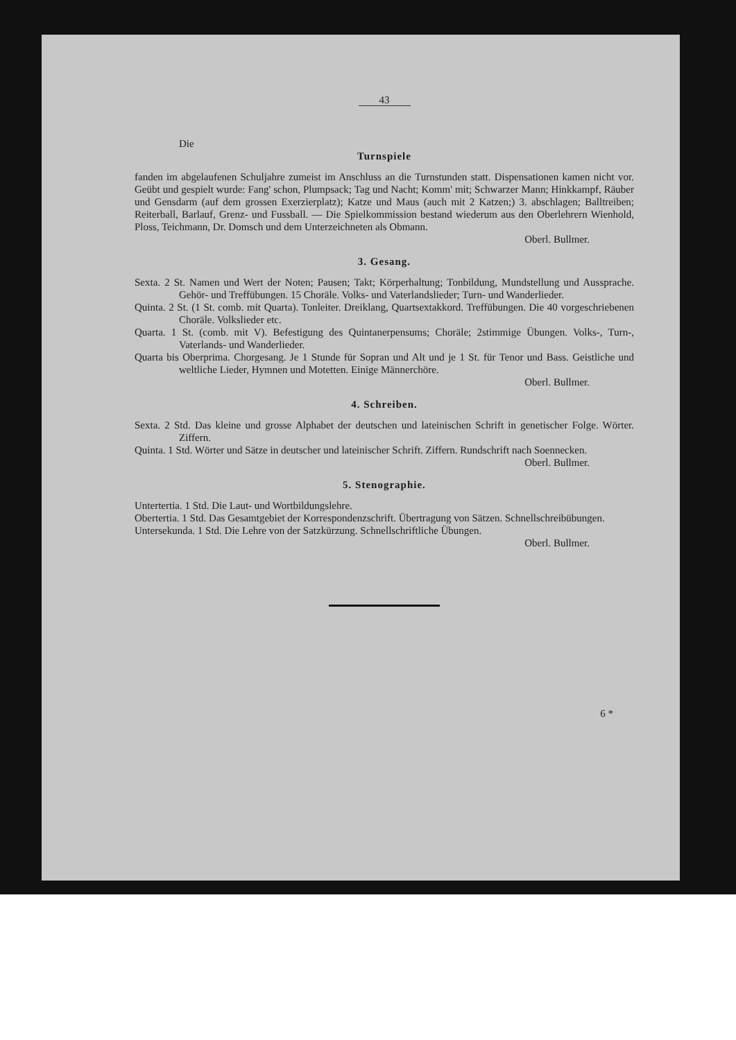43
Die
Turnspiele
fanden im abgelaufenen Schuljahre zumeist im Anschluss an die Turnstunden statt. Dispensationen kamen nicht vor. Geübt und gespielt wurde: Fang' schon, Plumpsack; Tag und Nacht; Komm' mit; Schwarzer Mann; Hinkkampf, Räuber und Gensdarm (auf dem grossen Exerzierplatz); Katze und Maus (auch mit 2 Katzen;) 3. abschlagen; Balltreiben; Reiterball, Barlauf, Grenz- und Fussball. — Die Spielkommission bestand wiederum aus den Oberlehrern Wienhold, Ploss, Teichmann, Dr. Domsch und dem Unterzeichneten als Obmann.
Oberl. Bullmer.
3. Gesang.
Sexta. 2 St. Namen und Wert der Noten; Pausen; Takt; Körperhaltung; Tonbildung, Mundstellung und Aussprache. Gehör- und Treffübungen. 15 Choräle. Volks- und Vaterlandslieder; Turn- und Wanderlieder.
Quinta. 2 St. (1 St. comb. mit Quarta). Tonleiter. Dreiklang, Quartsextakkord. Treffübungen. Die 40 vorgeschriebenen Choräle. Volkslieder etc.
Quarta. 1 St. (comb. mit V). Befestigung des Quintanerpensums; Choräle; 2stimmige Übungen. Volks-, Turn-, Vaterlands- und Wanderlieder.
Quarta bis Oberprima. Chorgesang. Je 1 Stunde für Sopran und Alt und je 1 St. für Tenor und Bass. Geistliche und weltliche Lieder, Hymnen und Motetten. Einige Männerchöre.
Oberl. Bullmer.
4. Schreiben.
Sexta. 2 Std. Das kleine und grosse Alphabet der deutschen und lateinischen Schrift in genetischer Folge. Wörter. Ziffern.
Quinta. 1 Std. Wörter und Sätze in deutscher und lateinischer Schrift. Ziffern. Rundschrift nach Soennecken.
Oberl. Bullmer.
5. Stenographie.
Untertertia. 1 Std. Die Laut- und Wortbildungslehre.
Obertertia. 1 Std. Das Gesamtgebiet der Korrespondenzschrift. Übertragung von Sätzen. Schnellschreibübungen.
Untersekunda. 1 Std. Die Lehre von der Satzkürzung. Schnellschriftliche Übungen.
Oberl. Bullmer.
6 *